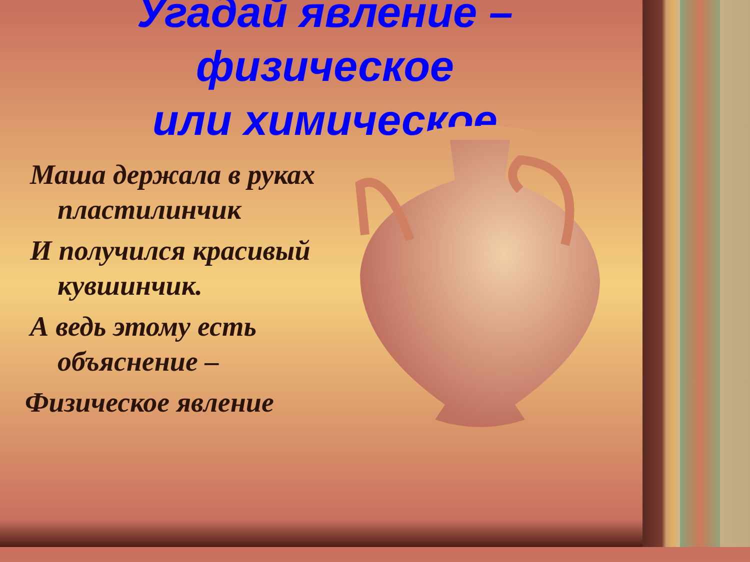Угадай явление –
физическое
или химическое
Маша держала в руках пластилинчик
И получился красивый кувшинчик.
А ведь этому есть объяснение –
Физическое явление